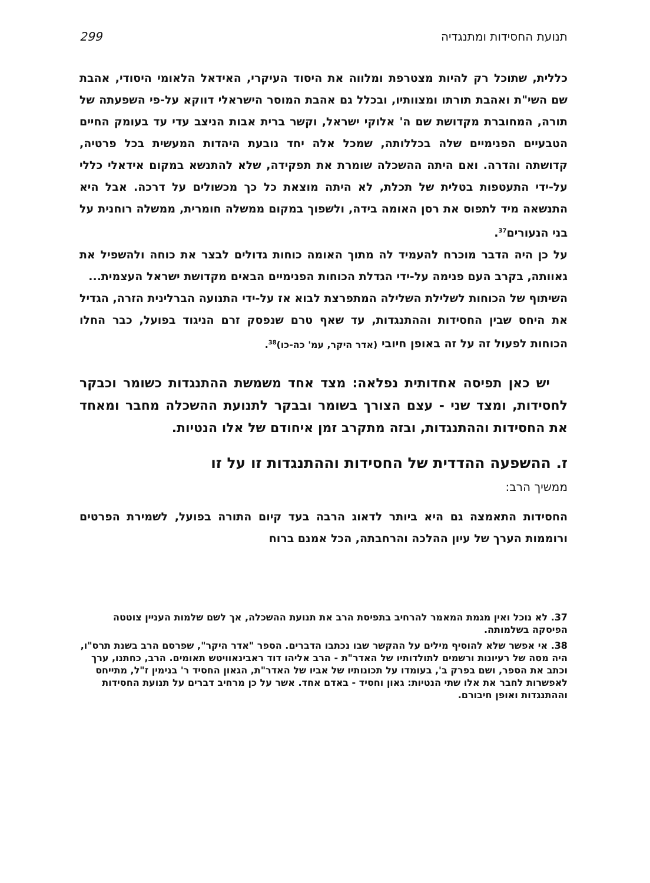תנועת החסידות ומתנגדיה 299
כללית, שתוכל רק להיות מצטרפת ומלווה את היסוד העיקרי, האידאל הלאומי היסודי, אהבת שם השי"ת ואהבת תורתו ומצוותיו, ובכלל גם אהבת המוסר הישראלי דווקא על-פי השפעתה של תורה, המחוברת מקדושת שם ה' אלוקי ישראל, וקשר ברית אבות הניצב עדי עד בעומק החיים הטבעיים הפנימיים שלה בכללותה, שמכל אלה יחד נובעת היהדות המעשית בכל פרטיה, קדושתה והדרה. ואם היתה ההשכלה שומרת את תפקידה, שלא להתנשא במקום אידאלי כללי על-ידי התעטפות בטלית של תכלת, לא היתה מוצאת כל כך מכשולים על דרכה. אבל היא התנשאה מיד לתפוס את רסן האומה בידה, ולשפוך במקום ממשלה חומרית, ממשלה רוחנית על בני הנעורים<sup>37</sup>.
על כן היה הדבר מוכרח להעמיד לה מתוך האומה כוחות גדולים לבצר את כוחה ולהשפיל את גאוותה, בקרב העם פנימה על-ידי הגדלת הכוחות הפנימיים הבאים מקדושת ישראל העצמית...
השיתוף של הכוחות לשלילת השלילה המתפרצת לבוא אז על-ידי התנועה הברלינית הזרה, הגדיל את היחס שבין החסידות וההתנגדות, עד שאף טרם שנפסק זרם הניגוד בפועל, כבר החלו הכוחות לפעול זה על זה באופן חיובי (אדר היקר, עמ' כה-כו)<sup>38</sup>.
יש כאן תפיסה אחדותית נפלאה: מצד אחד משמשת ההתנגדות כשומר וכבקר לחסידות, ומצד שני - עצם הצורך בשומר ובבקר לתנועת ההשכלה מחבר ומאחד את החסידות וההתנגדות, ובזה מתקרב זמן איחודם של אלו הנטיות.
ז. ההשפעה ההדדית של החסידות וההתנגדות זו על זו
ממשיך הרב:
החסידות התאמצה גם היא ביותר לדאוג הרבה בעד קיום התורה בפועל, לשמירת הפרטים ורוממות הערך של עיון ההלכה והרחבתה, הכל אמנם ברוח
37. לא נוכל ואין מגמת המאמר להרחיב בתפיסת הרב את תנועת ההשכלה, אך לשם שלמות העניין צוטטה הפיסקה בשלמותה.
38. אי אפשר שלא להוסיף מילים על ההקשר שבו נכתבו הדברים. הספר "אדר היקר", שפרסם הרב בשנת תרס"ו, היה מסה של רעיונות ורשמים לתולדותיו של האדר"ת - הרב אליהו דוד ראבינאוויטש תאומים. הרב, כחתנו, ערך וכתב את הספר, ושם בפרק ב', בעומדו על תכונותיו של אביו של האדר"ת, הגאון החסיד ר' בנימין ז"ל, מתייחס לאפשרות לחבר את אלו שתי הנטיות: גאון וחסיד - באדם אחד. אשר על כן מרחיב דברים על תנועת החסידות וההתנגדות ואופן חיבורם.